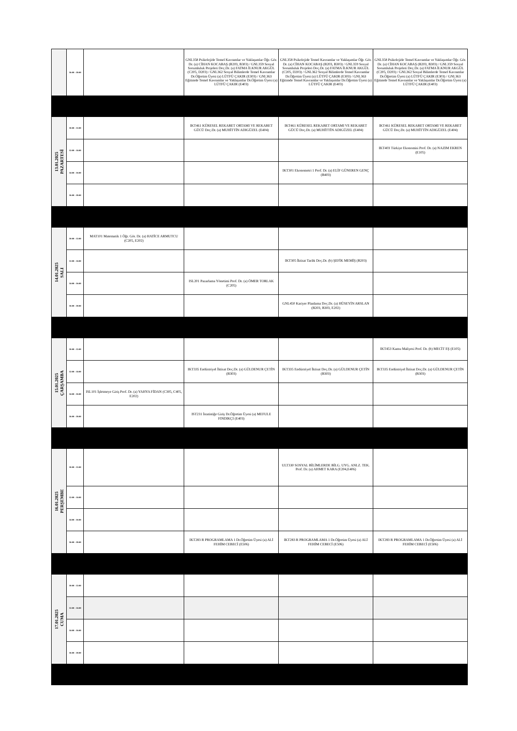| | 16:00 - 18:00 | | GNL358 Psikolojide Temel Kavramlar ve Yaklaşımlar Öğr. Gör. Dr. (a) CİHAN KOCABAŞ (B203, B303) / GNL359 Sosyal Sorumluluk Projeleri Doç.Dr. (a) FATMA İLKNUR AKGÜL (C205, D203) / GNL362 Sosyal Bilimlerde Temel Kavramlar Dr.Öğretim Üyesi (a) LÜTFÜ ÇAKIR (E303) / GNL363 Eğitimde Temel Kavramlar ve Yaklaşımlar Dr.Öğretim Üyesi (a) LÜTFÜ ÇAKIR (E403) | GNL358 Psikolojide Temel Kavramlar ve Yaklaşımlar Öğr. Gör. Dr. (a) CİHAN KOCABAŞ (B203, B303) / GNL359 Sosyal Sorumluluk Projeleri Doç.Dr. (a) FATMA İLKNUR AKGÜL (C205, D203) / GNL362 Sosyal Bilimlerde Temel Kavramlar Dr.Öğretim Üyesi (a) LÜTFÜ ÇAKIR (E303) / GNL363 Eğitimde Temel Kavramlar ve Yaklaşımlar Dr.Öğretim Üyesi (a) LÜTFÜ ÇAKIR (E403) | GNL358 Psikolojide Temel Kavramlar ve Yaklaşımlar Öğr. Gör. Dr. (a) CİHAN KOCABAŞ (B203, B303) / GNL359 Sosyal Sorumluluk Projeleri Doç.Dr. (a) FATMA İLKNUR AKGÜL (C205, D203) / GNL362 Sosyal Bilimlerde Temel Kavramlar Dr.Öğretim Üyesi (a) LÜTFÜ ÇAKIR (E303) / GNL363 Eğitimde Temel Kavramlar ve Yaklaşımlar Dr.Öğretim Üyesi (a) LÜTFÜ ÇAKIR (E403) |
| 13.01.2025 PAZARTESİ | 10:00 - 12:00 | | IKT461 KÜRESEL REKABET ORTAMI VE REKABET GÜCÜ Doç.Dr. (a) MUHİTTİN ADIGÜZEL (E404) | IKT461 KÜRESEL REKABET ORTAMI VE REKABET GÜCÜ Doç.Dr. (a) MUHİTTİN ADIGÜZEL (E404) | IKT461 KÜRESEL REKABET ORTAMI VE REKABET GÜCÜ Doç.Dr. (a) MUHİTTİN ADIGÜZEL (E404) |
| | 12:00 - 14:00 | | | | IKT403 Türkiye Ekonomisi Prof. Dr. (a) NAZIM EKREN (E105) |
| | 14:00 - 16:00 | | | IKT301 Ekonometri 1 Prof. Dr. (a) ELİF GÜNEREN GENÇ (B403) | |
| | 16:00 - 18:00 | | | | |
| 14.01.2025 SALI | 10:00 - 12:00 | MAT101 Matematik 1 Öğr. Gör. Dr. (a) HATİCE ARMUTCU (C205, E202) | | | |
| | 12:00 - 14:00 | | | IKT305 İktisat Tarihi Doç.Dr. (b) ŞEFİK MEMİŞ (B203) | |
| | 14:00 - 16:00 | | ISL201 Pazarlama Yönetimi Prof. Dr. (a) ÖMER TORLAK (C205) | | |
| | 16:00 - 18:00 | | | GNL450 Kariyer Planlama Doç.Dr. (a) HÜSEYİN ARSLAN (B203, B303, E202) | |
| 15.01.2025 ÇARŞAMBA | 10:00 - 12:00 | | | | IKT453 Kamu Maliyesi Prof. Dr. (b) MECİT EŞ (E105) |
| | 12:00 - 14:00 | | IKT335 Endüstriyel İktisat Doç.Dr. (a) GÜLDENUR ÇETİN (B303) | IKT335 Endüstriyel İktisat Doç.Dr. (a) GÜLDENUR ÇETİN (B303) | IKT335 Endüstriyel İktisat Doç.Dr. (a) GÜLDENUR ÇETİN (B303) |
| | 14:00 - 16:00 | ISL101 İşletmeye Giriş Prof. Dr. (a) YAHYA FİDAN (C305, C405, E202) | | | |
| | 16:00 - 18:00 | | IST231 İstatistiğe Giriş Dr.Öğretim Üyesi (a) MEFULE FINDIKÇI (E403) | | |
| 16.01.2025 PERŞEMBE | 10:00 - 12:00 | | | ULT330 SOSYAL BİLİMLERDE BİLG. UYG. ANLZ. TEK. Prof. Dr. (a) AHMET KARA (E204,E406) | |
| | 12:00 - 14:00 | | | | |
| | 14:00 - 16:00 | | | | |
| | 16:00 - 18:00 | | IKT283 R PROGRAMLAMA 1 Dr.Öğretim Üyesi (a) ALİ FEHİM CEBECİ (E506) | IKT283 R PROGRAMLAMA 1 Dr.Öğretim Üyesi (a) ALİ FEHİM CEBECİ (E506) | IKT283 R PROGRAMLAMA 1 Dr.Öğretim Üyesi (a) ALİ FEHİM CEBECİ (E506) |
| 17.01.2025 CUMA | 10:00 - 12:00 | | | | |
| | 12:00 - 14:00 | | | | |
| | 14:00 - 16:00 | | | | |
| | 16:00 - 18:00 | | | | |